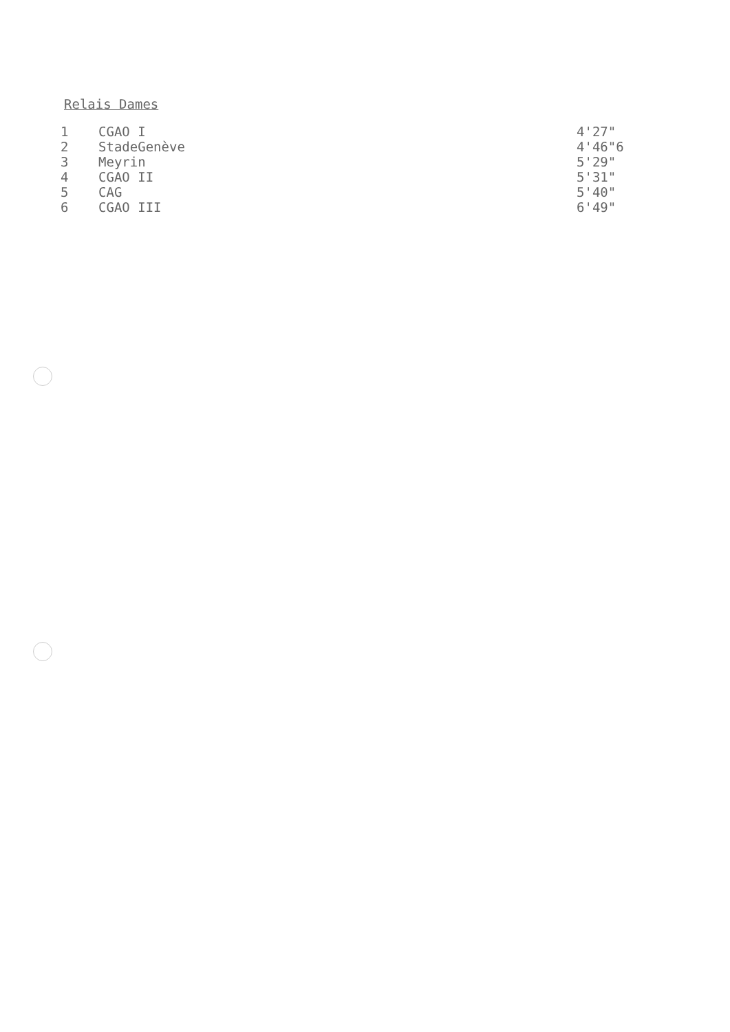Relais Dames
| 1 | CGAO I | 4'27" |
| 2 | StadeGenève | 4'46"6 |
| 3 | Meyrin | 5'29" |
| 4 | CGAO II | 5'31" |
| 5 | CAG | 5'40" |
| 6 | CGAO III | 6'49" |